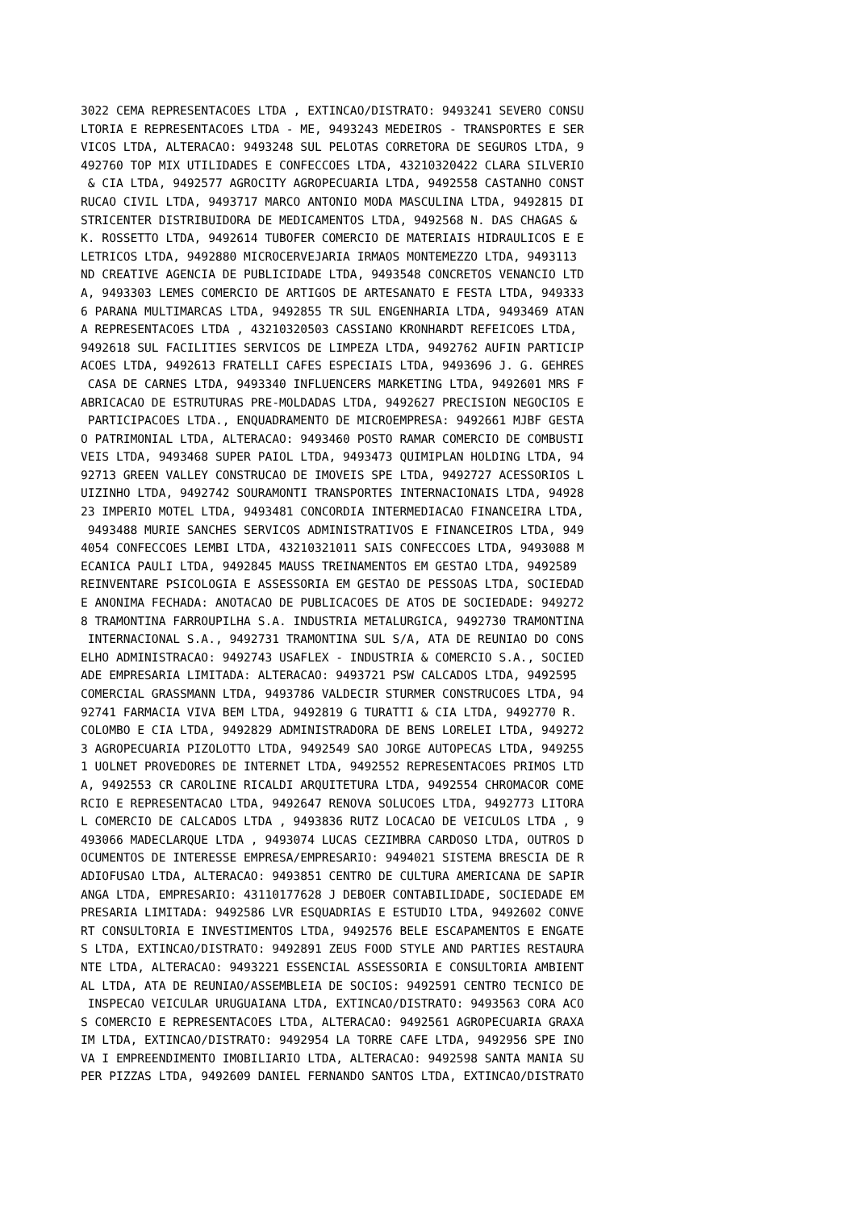3022 CEMA REPRESENTACOES LTDA , EXTINCAO/DISTRATO: 9493241 SEVERO CONSU
LTORIA E REPRESENTACOES LTDA - ME, 9493243 MEDEIROS - TRANSPORTES E SER
VICOS LTDA, ALTERACAO: 9493248 SUL PELOTAS CORRETORA DE SEGUROS LTDA, 9
492760 TOP MIX UTILIDADES E CONFECCOES LTDA, 43210320422 CLARA SILVERIO
 & CIA LTDA, 9492577 AGROCITY AGROPECUARIA LTDA, 9492558 CASTANHO CONST
RUCAO CIVIL LTDA, 9493717 MARCO ANTONIO MODA MASCULINA LTDA, 9492815 DI
STRICENTER DISTRIBUIDORA DE MEDICAMENTOS LTDA, 9492568 N. DAS CHAGAS &
K. ROSSETTO LTDA, 9492614 TUBOFER COMERCIO DE MATERIAIS HIDRAULICOS E E
LETRICOS LTDA, 9492880 MICROCERVEJARIA IRMAOS MONTEMEZZO LTDA, 9493113
ND CREATIVE AGENCIA DE PUBLICIDADE LTDA, 9493548 CONCRETOS VENANCIO LTD
A, 9493303 LEMES COMERCIO DE ARTIGOS DE ARTESANATO E FESTA LTDA, 949333
6 PARANA MULTIMARCAS LTDA, 9492855 TR SUL ENGENHARIA LTDA, 9493469 ATAN
A REPRESENTACOES LTDA , 43210320503 CASSIANO KRONHARDT REFEICOES LTDA,
9492618 SUL FACILITIES SERVICOS DE LIMPEZA LTDA, 9492762 AUFIN PARTICIP
ACOES LTDA, 9492613 FRATELLI CAFES ESPECIAIS LTDA, 9493696 J. G. GEHRES
 CASA DE CARNES LTDA, 9493340 INFLUENCERS MARKETING LTDA, 9492601 MRS F
ABRICACAO DE ESTRUTURAS PRE-MOLDADAS LTDA, 9492627 PRECISION NEGOCIOS E
 PARTICIPACOES LTDA., ENQUADRAMENTO DE MICROEMPRESA: 9492661 MJBF GESTA
O PATRIMONIAL LTDA, ALTERACAO: 9493460 POSTO RAMAR COMERCIO DE COMBUSTI
VEIS LTDA, 9493468 SUPER PAIOL LTDA, 9493473 QUIMIPLAN HOLDING LTDA, 94
92713 GREEN VALLEY CONSTRUCAO DE IMOVEIS SPE LTDA, 9492727 ACESSORIOS L
UIZINHO LTDA, 9492742 SOURAMONTI TRANSPORTES INTERNACIONAIS LTDA, 94928
23 IMPERIO MOTEL LTDA, 9493481 CONCORDIA INTERMEDIACAO FINANCEIRA LTDA,
 9493488 MURIE SANCHES SERVICOS ADMINISTRATIVOS E FINANCEIROS LTDA, 949
4054 CONFECCOES LEMBI LTDA, 43210321011 SAIS CONFECCOES LTDA, 9493088 M
ECANICA PAULI LTDA, 9492845 MAUSS TREINAMENTOS EM GESTAO LTDA, 9492589
REINVENTARE PSICOLOGIA E ASSESSORIA EM GESTAO DE PESSOAS LTDA, SOCIEDAD
E ANONIMA FECHADA: ANOTACAO DE PUBLICACOES DE ATOS DE SOCIEDADE: 949272
8 TRAMONTINA FARROUPILHA S.A. INDUSTRIA METALURGICA, 9492730 TRAMONTINA
 INTERNACIONAL S.A., 9492731 TRAMONTINA SUL S/A, ATA DE REUNIAO DO CONS
ELHO ADMINISTRACAO: 9492743 USAFLEX - INDUSTRIA & COMERCIO S.A., SOCIED
ADE EMPRESARIA LIMITADA: ALTERACAO: 9493721 PSW CALCADOS LTDA, 9492595
COMERCIAL GRASSMANN LTDA, 9493786 VALDECIR STURMER CONSTRUCOES LTDA, 94
92741 FARMACIA VIVA BEM LTDA, 9492819 G TURATTI & CIA LTDA, 9492770 R.
COLOMBO E CIA LTDA, 9492829 ADMINISTRADORA DE BENS LORELEI LTDA, 949272
3 AGROPECUARIA PIZOLOTTO LTDA, 9492549 SAO JORGE AUTOPECAS LTDA, 949255
1 UOLNET PROVEDORES DE INTERNET LTDA, 9492552 REPRESENTACOES PRIMOS LTD
A, 9492553 CR CAROLINE RICALDI ARQUITETURA LTDA, 9492554 CHROMACOR COME
RCIO E REPRESENTACAO LTDA, 9492647 RENOVA SOLUCOES LTDA, 9492773 LITORA
L COMERCIO DE CALCADOS LTDA , 9493836 RUTZ LOCACAO DE VEICULOS LTDA , 9
493066 MADECLARQUE LTDA , 9493074 LUCAS CEZIMBRA CARDOSO LTDA, OUTROS D
OCUMENTOS DE INTERESSE EMPRESA/EMPRESARIO: 9494021 SISTEMA BRESCIA DE R
ADIOFUSAO LTDA, ALTERACAO: 9493851 CENTRO DE CULTURA AMERICANA DE SAPIR
ANGA LTDA, EMPRESARIO: 43110177628 J DEBOER CONTABILIDADE, SOCIEDADE EM
PRESARIA LIMITADA: 9492586 LVR ESQUADRIAS E ESTUDIO LTDA, 9492602 CONVE
RT CONSULTORIA E INVESTIMENTOS LTDA, 9492576 BELE ESCAPAMENTOS E ENGATE
S LTDA, EXTINCAO/DISTRATO: 9492891 ZEUS FOOD STYLE AND PARTIES RESTAURA
NTE LTDA, ALTERACAO: 9493221 ESSENCIAL ASSESSORIA E CONSULTORIA AMBIENT
AL LTDA, ATA DE REUNIAO/ASSEMBLEIA DE SOCIOS: 9492591 CENTRO TECNICO DE
 INSPECAO VEICULAR URUGUAIANA LTDA, EXTINCAO/DISTRATO: 9493563 CORA ACO
S COMERCIO E REPRESENTACOES LTDA, ALTERACAO: 9492561 AGROPECUARIA GRAXA
IM LTDA, EXTINCAO/DISTRATO: 9492954 LA TORRE CAFE LTDA, 9492956 SPE INO
VA I EMPREENDIMENTO IMOBILIARIO LTDA, ALTERACAO: 9492598 SANTA MANIA SU
PER PIZZAS LTDA, 9492609 DANIEL FERNANDO SANTOS LTDA, EXTINCAO/DISTRATO